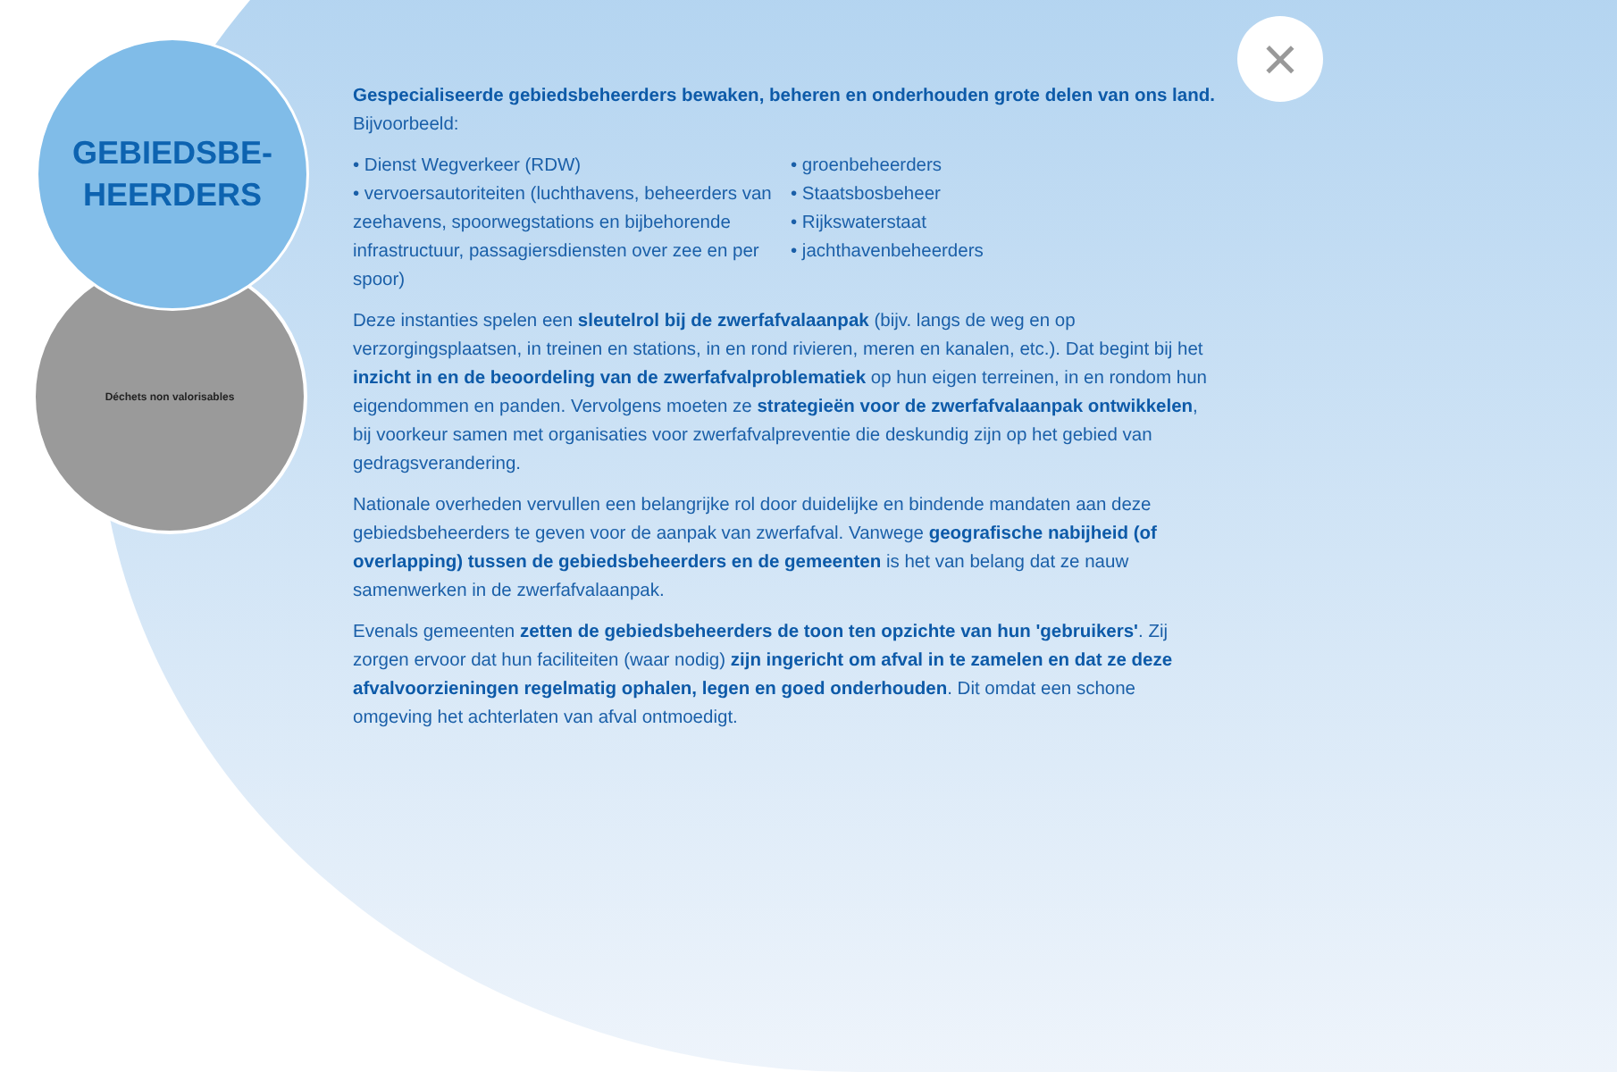GEBIEDSBE-
HEERDERS
Déchets non valorisables
×
Gespecialiseerde gebiedsbeheerders bewaken, beheren en onderhouden grote delen van ons land. Bijvoorbeeld:
• Dienst Wegverkeer (RDW)
• vervoersautoriteiten (luchthavens, beheerders van zeehavens, spoorwegstations en bijbehorende infrastructuur, passagiersdiensten over zee en per spoor)
• groenbeheerders
• Staatsbosbeheer
• Rijkswaterstaat
• jachthavenbeheerders
Deze instanties spelen een sleutelrol bij de zwerfafvalaanpak (bijv. langs de weg en op verzorgingsplaatsen, in treinen en stations, in en rond rivieren, meren en kanalen, etc.). Dat begint bij het inzicht in en de beoordeling van de zwerfafvalproblematiek op hun eigen terreinen, in en rondom hun eigendommen en panden. Vervolgens moeten ze strategieën voor de zwerfafvalaanpak ontwikkelen, bij voorkeur samen met organisaties voor zwerfafvalpreventie die deskundig zijn op het gebied van gedragsverandering.
Nationale overheden vervullen een belangrijke rol door duidelijke en bindende mandaten aan deze gebiedsbeheerders te geven voor de aanpak van zwerfafval. Vanwege geografische nabijheid (of overlapping) tussen de gebiedsbeheerders en de gemeenten is het van belang dat ze nauw samenwerken in de zwerfafvalaanpak.
Evenals gemeenten zetten de gebiedsbeheerders de toon ten opzichte van hun 'gebruikers'. Zij zorgen ervoor dat hun faciliteiten (waar nodig) zijn ingericht om afval in te zamelen en dat ze deze afvalvoorzieningen regelmatig ophalen, legen en goed onderhouden. Dit omdat een schone omgeving het achterlaten van afval ontmoedigt.